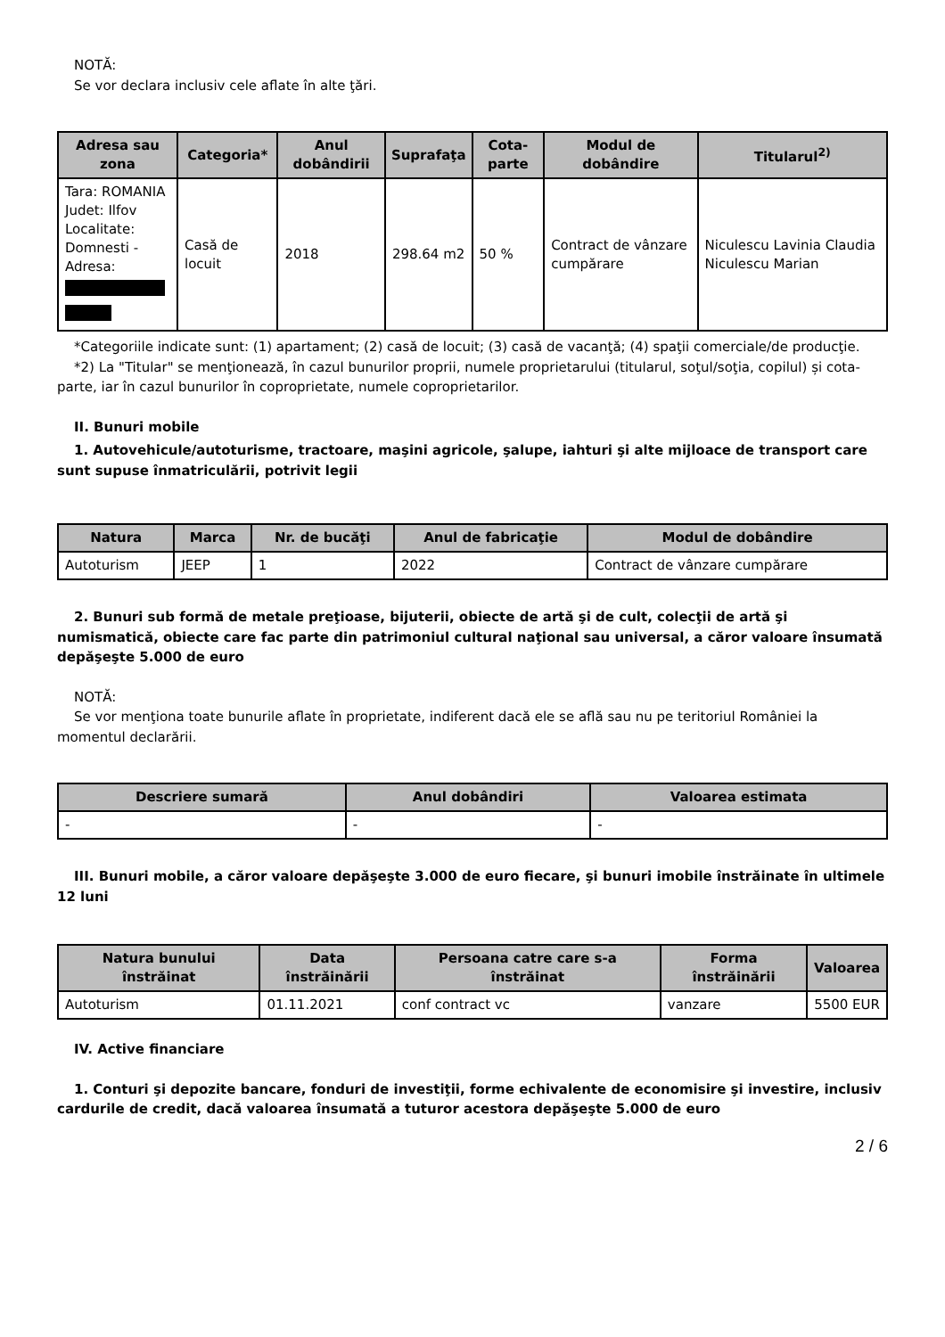NOTĂ:
Se vor declara inclusiv cele aflate în alte ţări.
| Adresa sau zona | Categoria* | Anul dobândirii | Suprafaţa | Cota-parte | Modul de dobândire | Titularul<sup>2)</sup> |
| --- | --- | --- | --- | --- | --- | --- |
| Tara: ROMANIA Judet: Ilfov Localitate: Domnesti - Adresa: | Casă de locuit | 2018 | 298.64 m2 | 50 % | Contract de vânzare cumpărare | Niculescu Lavinia Claudia Niculescu Marian |
*Categoriile indicate sunt: (1) apartament; (2) casă de locuit; (3) casă de vacanţă; (4) spaţii comerciale/de producţie.
*2) La "Titular" se menţionează, în cazul bunurilor proprii, numele proprietarului (titularul, soţul/soţia, copilul) și cota-parte, iar în cazul bunurilor în coproprietate, numele coproprietarilor.
II. Bunuri mobile
1. Autovehicule/autoturisme, tractoare, maşini agricole, şalupe, iahturi şi alte mijloace de transport care sunt supuse înmatriculării, potrivit legii
| Natura | Marca | Nr. de bucăţi | Anul de fabricaţie | Modul de dobândire |
| --- | --- | --- | --- | --- |
| Autoturism | JEEP | 1 | 2022 | Contract de vânzare cumpărare |
2. Bunuri sub formă de metale preţioase, bijuterii, obiecte de artă şi de cult, colecţii de artă şi numismatică, obiecte care fac parte din patrimoniul cultural naţional sau universal, a căror valoare însumată depăşeşte 5.000 de euro
NOTĂ:
Se vor menţiona toate bunurile aflate în proprietate, indiferent dacă ele se află sau nu pe teritoriul României la momentul declarării.
| Descriere sumară | Anul dobândiri | Valoarea estimata |
| --- | --- | --- |
| - | - | - |
III. Bunuri mobile, a căror valoare depăşeşte 3.000 de euro fiecare, şi bunuri imobile înstrăinate în ultimele 12 luni
| Natura bunului înstrăinat | Data înstrăinării | Persoana catre care s-a înstrăinat | Forma înstrăinării | Valoarea |
| --- | --- | --- | --- | --- |
| Autoturism | 01.11.2021 | conf contract vc | vanzare | 5500 EUR |
IV. Active financiare
1. Conturi şi depozite bancare, fonduri de investiţii, forme echivalente de economisire şi investire, inclusiv cardurile de credit, dacă valoarea însumată a tuturor acestora depăşeşte 5.000 de euro
2 / 6